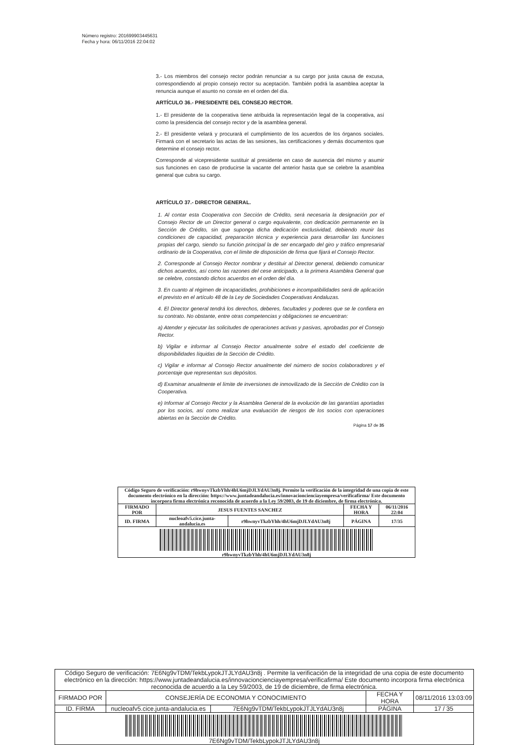Número registro: 201699903445631
Fecha y hora: 06/11/2016 22:04:02
3.- Los miembros del consejo rector podrán renunciar a su cargo por justa causa de excusa, correspondiendo al propio consejo rector su aceptación. También podrá la asamblea aceptar la renuncia aunque el asunto no conste en el orden del día.
ARTÍCULO 36.- PRESIDENTE DEL CONSEJO RECTOR.
1.- El presidente de la cooperativa tiene atribuida la representación legal de la cooperativa, así como la presidencia del consejo rector y de la asamblea general.
2.- El presidente velará y procurará el cumplimiento de los acuerdos de los órganos sociales. Firmará con el secretario las actas de las sesiones, las certificaciones y demás documentos que determine el consejo rector.
Corresponde al vicepresidente sustituir al presidente en caso de ausencia del mismo y asumir sus funciones en caso de producirse la vacante del anterior hasta que se celebre la asamblea general que cubra su cargo.
ARTÍCULO 37.- DIRECTOR GENERAL.
1. Al contar esta Cooperativa con Sección de Crédito, será necesaria la designación por el Consejo Rector de un Director general o cargo equivalente, con dedicación permanente en la Sección de Crédito, sin que suponga dicha dedicación exclusividad, debiendo reunir las condiciones de capacidad, preparación técnica y experiencia para desarrollar las funciones propias del cargo, siendo su función principal la de ser encargado del giro y tráfico empresarial ordinario de la Cooperativa, con el límite de disposición de firma que fijará el Consejo Rector.
2. Corresponde al Consejo Rector nombrar y destituir al Director general, debiendo comunicar dichos acuerdos, así como las razones del cese anticipado, a la primera Asamblea General que se celebre, constando dichos acuerdos en el orden del día.
3. En cuanto al régimen de incapacidades, prohibiciones e incompatibilidades será de aplicación el previsto en el artículo 48 de la Ley de Sociedades Cooperativas Andaluzas.
4. El Director general tendrá los derechos, deberes, facultades y poderes que se le confiera en su contrato. No obstante, entre otras competencias y obligaciones se encuentran:
a) Atender y ejecutar las solicitudes de operaciones activas y pasivas, aprobadas por el Consejo Rector.
b) Vigilar e informar al Consejo Rector anualmente sobre el estado del coeficiente de disponibilidades líquidas de la Sección de Crédito.
c) Vigilar e informar al Consejo Rector anualmente del número de socios colaboradores y el porcentaje que representan sus depósitos.
d) Examinar anualmente el límite de inversiones de inmovilizado de la Sección de Crédito con la Cooperativa.
e) Informar al Consejo Rector y la Asamblea General de la evolución de las garantías aportadas por los socios, así como realizar una evaluación de riesgos de los socios con operaciones abiertas en la Sección de Crédito.
Página 17 de 35
| Código Seguro de verificación: r9hwnyvTkzbYhh/4hU6mjDJLYdAU3n8j. Permite la verificación de la integridad de una copia de este documento electrónico en la dirección: https://www.juntadeandalucia.es/innovacioncienciayempresa/verificafirma/ Este documento incorpora firma electrónica reconocida de acuerdo a la Ley 59/2003, de 19 de diciembre, de firma electrónica. | | | | |
| FIRMADO POR | JESUS FUENTES SANCHEZ | | FECHA Y HORA | 06/11/2016 22:04 |
| ID. FIRMA | nucleoafv5.cice.junta-andalucia.es | r9hwnyvTkzbYhh/4hU6mjDJLYdAU3n8j | PÁGINA | 17/35 |
| r9hwnyvTkzbYhh/4hU6mjDJLYdAU3n8j | | | | |
| Código Seguro de verificación: 7E6Ng9vTDM/TekbLypokJTJLYdAU3n8j . Permite la verificación de la integridad de una copia de este documento electrónico en la dirección: https://www.juntadeandalucia.es/innovacioncienciayempresa/verificafirma/ Este documento incorpora firma electrónica reconocida de acuerdo a la Ley 59/2003, de 19 de diciembre, de firma electrónica. | | | | |
| FIRMADO POR | CONSEJERÍA DE ECONOMIA Y CONOCIMIENTO | | FECHA Y HORA | 08/11/2016 13:03:09 |
| ID. FIRMA | nucleoafv5.cice.junta-andalucia.es | 7E6Ng9vTDM/TekbLypokJTJLYdAU3n8j | PÁGINA | 17 / 35 |
| 7E6Ng9vTDM/TekbLypokJTJLYdAU3n8j | | | | |